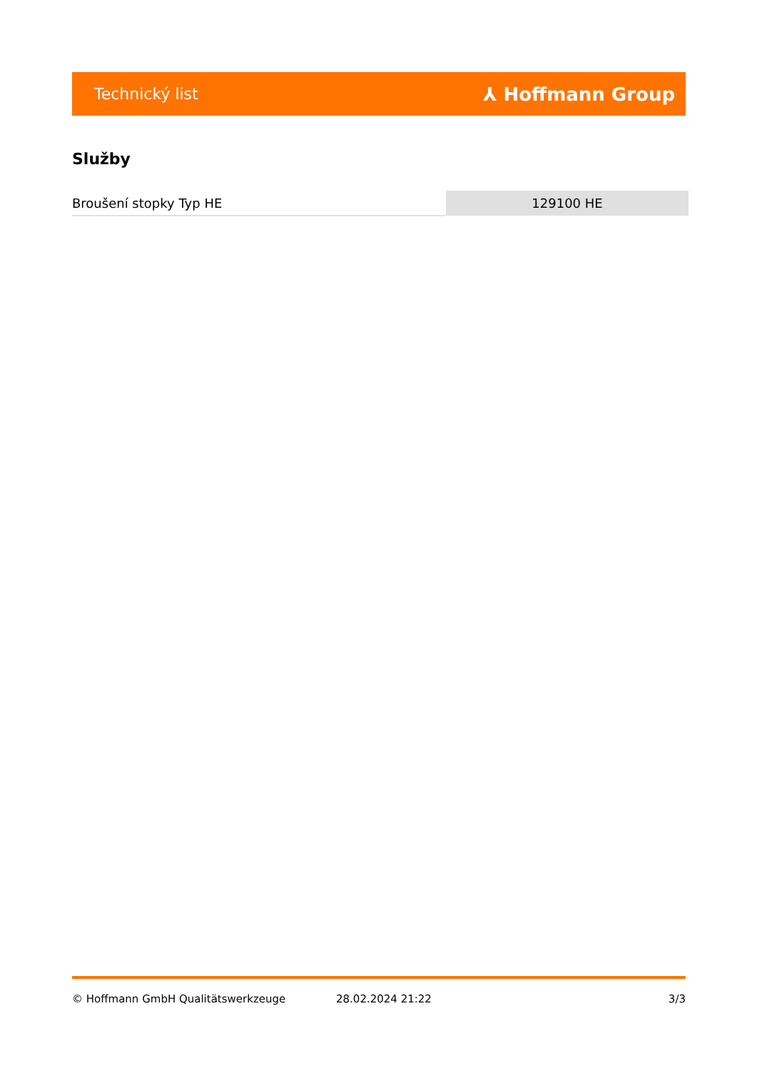Technický list ⅄ Hoffmann Group
Služby
| Broušení stopky Typ HE | 129100 HE |
© Hoffmann GmbH Qualitätswerkzeuge 28.02.2024 21:22 3/3